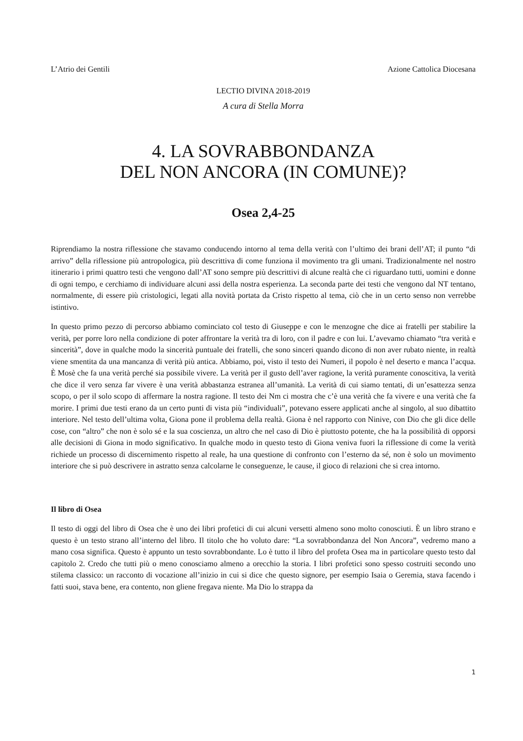L’Atrio dei Gentili Azione Cattolica Diocesana
LECTIO DIVINA 2018-2019
A cura di Stella Morra
4. LA SOVRABBONDANZA
DEL NON ANCORA (IN COMUNE)?
Osea 2,4-25
Riprendiamo la nostra riflessione che stavamo conducendo intorno al tema della verità con l’ultimo dei brani dell’AT; il punto “di arrivo” della riflessione più antropologica, più descrittiva di come funziona il movimento tra gli umani. Tradizionalmente nel nostro itinerario i primi quattro testi che vengono dall’AT sono sempre più descrittivi di alcune realtà che ci riguardano tutti, uomini e donne di ogni tempo, e cerchiamo di individuare alcuni assi della nostra esperienza. La seconda parte dei testi che vengono dal NT tentano, normalmente, di essere più cristologici, legati alla novità portata da Cristo rispetto al tema, ciò che in un certo senso non verrebbe istintivo.
In questo primo pezzo di percorso abbiamo cominciato col testo di Giuseppe e con le menzogne che dice ai fratelli per stabilire la verità, per porre loro nella condizione di poter affrontare la verità tra di loro, con il padre e con lui. L’avevamo chiamato “tra verità e sincerità”, dove in qualche modo la sincerità puntuale dei fratelli, che sono sinceri quando dicono di non aver rubato niente, in realtà viene smentita da una mancanza di verità più antica. Abbiamo, poi, visto il testo dei Numeri, il popolo è nel deserto e manca l’acqua. È Mosè che fa una verità perché sia possibile vivere. La verità per il gusto dell’aver ragione, la verità puramente conoscitiva, la verità che dice il vero senza far vivere è una verità abbastanza estranea all’umanità. La verità di cui siamo tentati, di un’esattezza senza scopo, o per il solo scopo di affermare la nostra ragione. Il testo dei Nm ci mostra che c’è una verità che fa vivere e una verità che fa morire. I primi due testi erano da un certo punti di vista più “individuali”, potevano essere applicati anche al singolo, al suo dibattito interiore. Nel testo dell’ultima volta, Giona pone il problema della realtà. Giona è nel rapporto con Ninive, con Dio che gli dice delle cose, con “altro” che non è solo sé e la sua coscienza, un altro che nel caso di Dio è piuttosto potente, che ha la possibilità di opporsi alle decisioni di Giona in modo significativo. In qualche modo in questo testo di Giona veniva fuori la riflessione di come la verità richiede un processo di discernimento rispetto al reale, ha una questione di confronto con l’esterno da sé, non è solo un movimento interiore che si può descrivere in astratto senza calcolarne le conseguenze, le cause, il gioco di relazioni che si crea intorno.
Il libro di Osea
Il testo di oggi del libro di Osea che è uno dei libri profetici di cui alcuni versetti almeno sono molto conosciuti. È un libro strano e questo è un testo strano all’interno del libro. Il titolo che ho voluto dare: “La sovrabbondanza del Non Ancora”, vedremo mano a mano cosa significa. Questo è appunto un testo sovrabbondante. Lo è tutto il libro del profeta Osea ma in particolare questo testo dal capitolo 2. Credo che tutti più o meno conosciamo almeno a orecchio la storia. I libri profetici sono spesso costruiti secondo uno stilema classico: un racconto di vocazione all’inizio in cui si dice che questo signore, per esempio Isaia o Geremia, stava facendo i fatti suoi, stava bene, era contento, non gliene fregava niente. Ma Dio lo strappa da
1